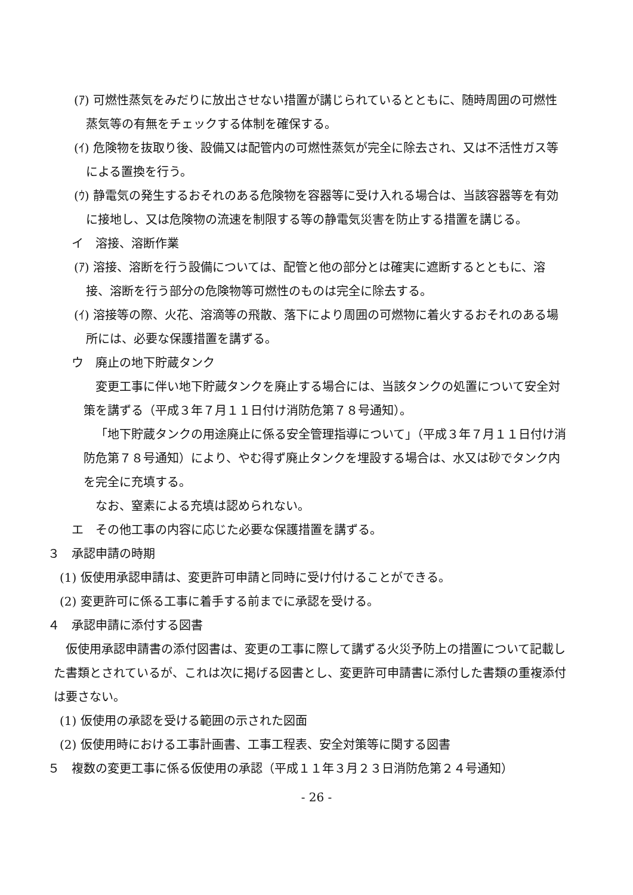(ｱ) 可燃性蒸気をみだりに放出させない措置が講じられているとともに、随時周囲の可燃性蒸気等の有無をチェックする体制を確保する。
(ｲ) 危険物を抜取り後、設備又は配管内の可燃性蒸気が完全に除去され、又は不活性ガス等による置換を行う。
(ｳ) 静電気の発生するおそれのある危険物を容器等に受け入れる場合は、当該容器等を有効に接地し、又は危険物の流速を制限する等の静電気災害を防止する措置を講じる。
イ　溶接、溶断作業
(ｱ) 溶接、溶断を行う設備については、配管と他の部分とは確実に遮断するとともに、溶接、溶断を行う部分の危険物等可燃性のものは完全に除去する。
(ｲ) 溶接等の際、火花、溶滴等の飛散、落下により周囲の可燃物に着火するおそれのある場所には、必要な保護措置を講ずる。
ウ　廃止の地下貯蔵タンク
変更工事に伴い地下貯蔵タンクを廃止する場合には、当該タンクの処置について安全対策を講ずる（平成３年７月１１日付け消防危第７８号通知）。
「地下貯蔵タンクの用途廃止に係る安全管理指導について」（平成３年７月１１日付け消防危第７８号通知）により、やむ得ず廃止タンクを埋設する場合は、水又は砂でタンク内を完全に充填する。
なお、窒素による充填は認められない。
エ　その他工事の内容に応じた必要な保護措置を講ずる。
３　承認申請の時期
(1) 仮使用承認申請は、変更許可申請と同時に受け付けることができる。
(2) 変更許可に係る工事に着手する前までに承認を受ける。
４　承認申請に添付する図書
仮使用承認申請書の添付図書は、変更の工事に際して講ずる火災予防上の措置について記載した書類とされているが、これは次に掲げる図書とし、変更許可申請書に添付した書類の重複添付は要さない。
(1) 仮使用の承認を受ける範囲の示された図面
(2) 仮使用時における工事計画書、工事工程表、安全対策等に関する図書
５　複数の変更工事に係る仮使用の承認（平成１１年３月２３日消防危第２４号通知）
- 26 -